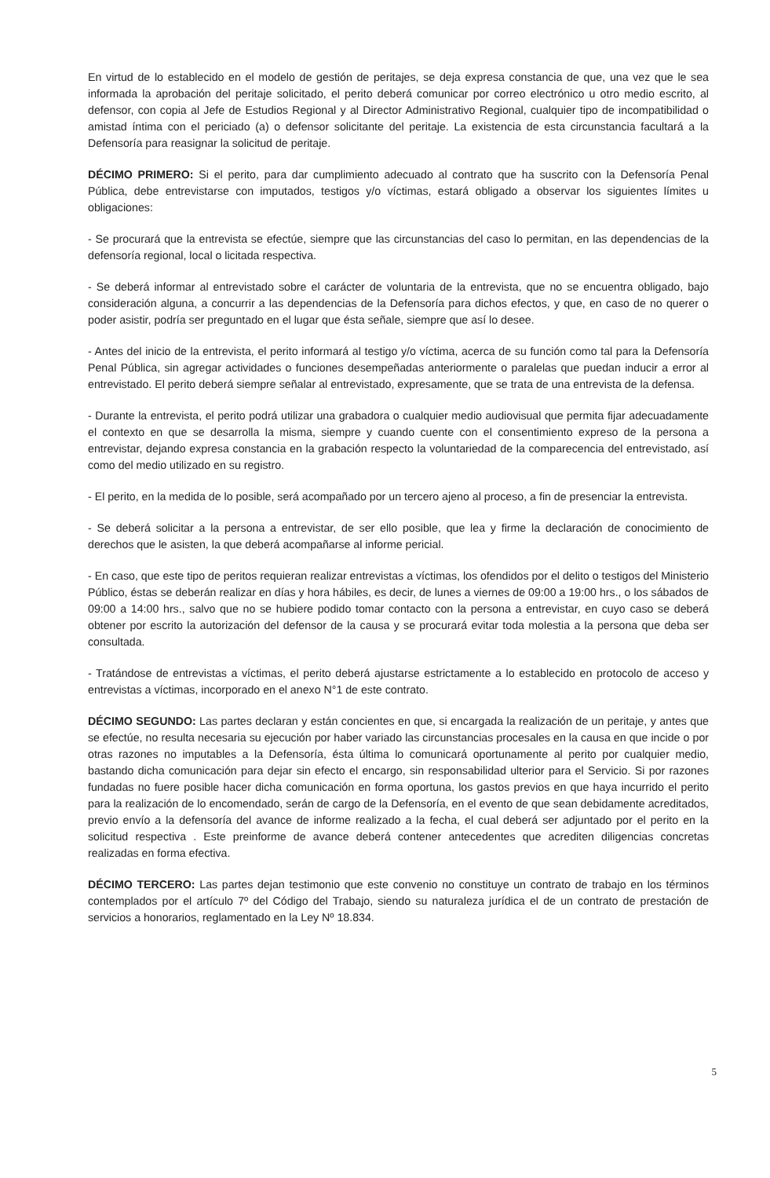En virtud de lo establecido en el modelo de gestión de peritajes, se deja expresa constancia de que, una vez que le sea informada la aprobación del peritaje solicitado, el perito deberá comunicar por correo electrónico u otro medio escrito, al defensor, con copia al Jefe de Estudios Regional y al Director Administrativo Regional, cualquier tipo de incompatibilidad o amistad íntima con el periciado (a) o defensor solicitante del peritaje. La existencia de esta circunstancia facultará a la Defensoría para reasignar la solicitud de peritaje.
DÉCIMO PRIMERO: Si el perito, para dar cumplimiento adecuado al contrato que ha suscrito con la Defensoría Penal Pública, debe entrevistarse con imputados, testigos y/o víctimas, estará obligado a observar los siguientes límites u obligaciones:
- Se procurará que la entrevista se efectúe, siempre que las circunstancias del caso lo permitan, en las dependencias de la defensoría regional, local o licitada respectiva.
- Se deberá informar al entrevistado sobre el carácter de voluntaria de la entrevista, que no se encuentra obligado, bajo consideración alguna, a concurrir a las dependencias de la Defensoría para dichos efectos, y que, en caso de no querer o poder asistir, podría ser preguntado en el lugar que ésta señale, siempre que así lo desee.
- Antes del inicio de la entrevista, el perito informará al testigo y/o víctima, acerca de su función como tal para la Defensoría Penal Pública, sin agregar actividades o funciones desempeñadas anteriormente o paralelas que puedan inducir a error al entrevistado. El perito deberá siempre señalar al entrevistado, expresamente, que se trata de una entrevista de la defensa.
- Durante la entrevista, el perito podrá utilizar una grabadora o cualquier medio audiovisual que permita fijar adecuadamente el contexto en que se desarrolla la misma, siempre y cuando cuente con el consentimiento expreso de la persona a entrevistar, dejando expresa constancia en la grabación respecto la voluntariedad de la comparecencia del entrevistado, así como del medio utilizado en su registro.
- El perito, en la medida de lo posible, será acompañado por un tercero ajeno al proceso, a fin de presenciar la entrevista.
- Se deberá solicitar a la persona a entrevistar, de ser ello posible, que lea y firme la declaración de conocimiento de derechos que le asisten, la que deberá acompañarse al informe pericial.
- En caso, que este tipo de peritos requieran realizar entrevistas a víctimas, los ofendidos por el delito o testigos del Ministerio Público, éstas se deberán realizar en días y hora hábiles, es decir, de lunes a viernes de 09:00 a 19:00 hrs., o los sábados de 09:00 a 14:00 hrs., salvo que no se hubiere podido tomar contacto con la persona a entrevistar, en cuyo caso se deberá obtener por escrito la autorización del defensor de la causa y se procurará evitar toda molestia a la persona que deba ser consultada.
- Tratándose de entrevistas a víctimas, el perito deberá ajustarse estrictamente a lo establecido en protocolo de acceso y entrevistas a víctimas, incorporado en el anexo N°1 de este contrato.
DÉCIMO SEGUNDO: Las partes declaran y están concientes en que, si encargada la realización de un peritaje, y antes que se efectúe, no resulta necesaria su ejecución por haber variado las circunstancias procesales en la causa en que incide o por otras razones no imputables a la Defensoría, ésta última lo comunicará oportunamente al perito por cualquier medio, bastando dicha comunicación para dejar sin efecto el encargo, sin responsabilidad ulterior para el Servicio. Si por razones fundadas no fuere posible hacer dicha comunicación en forma oportuna, los gastos previos en que haya incurrido el perito para la realización de lo encomendado, serán de cargo de la Defensoría, en el evento de que sean debidamente acreditados, previo envío a la defensoría del avance de informe realizado a la fecha, el cual deberá ser adjuntado por el perito en la solicitud respectiva . Este preinforme de avance deberá contener antecedentes que acrediten diligencias concretas realizadas en forma efectiva.
DÉCIMO TERCERO: Las partes dejan testimonio que este convenio no constituye un contrato de trabajo en los términos contemplados por el artículo 7º del Código del Trabajo, siendo su naturaleza jurídica el de un contrato de prestación de servicios a honorarios, reglamentado en la Ley Nº 18.834.
5